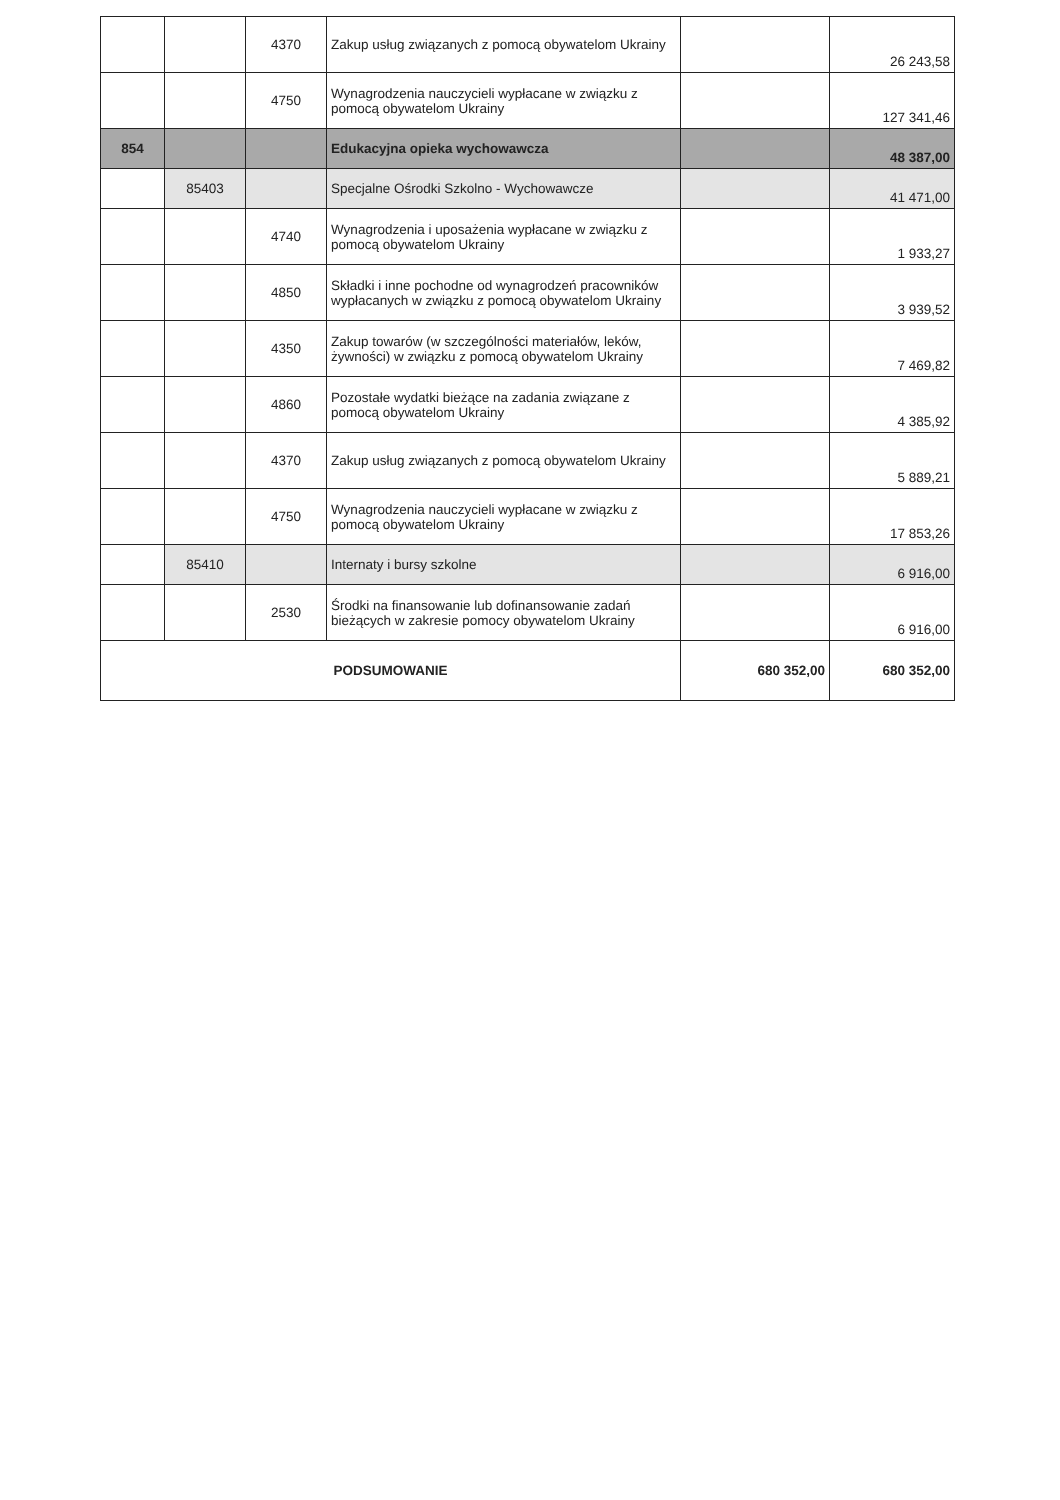| | | 4370 | Zakup usług związanych z pomocą obywatelom Ukrainy | | 26 243,58 |
| | | 4750 | Wynagrodzenia nauczycieli wypłacane w związku z pomocą obywatelom Ukrainy | | 127 341,46 |
| 854 | | | Edukacyjna opieka wychowawcza | | 48 387,00 |
| | 85403 | | Specjalne Ośrodki Szkolno - Wychowawcze | | 41 471,00 |
| | | 4740 | Wynagrodzenia i uposażenia wypłacane w związku z pomocą obywatelom Ukrainy | | 1 933,27 |
| | | 4850 | Składki i inne pochodne od wynagrodzeń pracowników wypłacanych w związku z pomocą obywatelom Ukrainy | | 3 939,52 |
| | | 4350 | Zakup towarów (w szczególności materiałów, leków, żywności) w związku z pomocą obywatelom Ukrainy | | 7 469,82 |
| | | 4860 | Pozostałe wydatki bieżące na zadania związane z pomocą obywatelom Ukrainy | | 4 385,92 |
| | | 4370 | Zakup usług związanych z pomocą obywatelom Ukrainy | | 5 889,21 |
| | | 4750 | Wynagrodzenia nauczycieli wypłacane w związku z pomocą obywatelom Ukrainy | | 17 853,26 |
| | 85410 | | Internaty i bursy szkolne | | 6 916,00 |
| | | 2530 | Środki na finansowanie lub dofinansowanie zadań bieżących w zakresie pomocy obywatelom Ukrainy | | 6 916,00 |
| PODSUMOWANIE | | | | 680 352,00 | 680 352,00 |